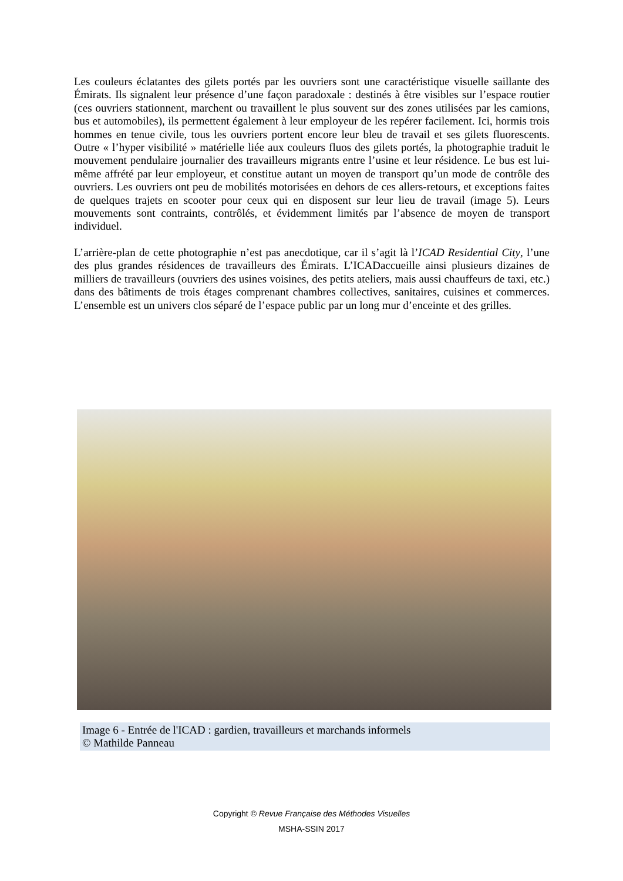Les couleurs éclatantes des gilets portés par les ouvriers sont une caractéristique visuelle saillante des Émirats. Ils signalent leur présence d’une façon paradoxale : destinés à être visibles sur l’espace routier (ces ouvriers stationnent, marchent ou travaillent le plus souvent sur des zones utilisées par les camions, bus et automobiles), ils permettent également à leur employeur de les repérer facilement. Ici, hormis trois hommes en tenue civile, tous les ouvriers portent encore leur bleu de travail et ses gilets fluorescents. Outre « l’hyper visibilité » matérielle liée aux couleurs fluos des gilets portés, la photographie traduit le mouvement pendulaire journalier des travailleurs migrants entre l’usine et leur résidence. Le bus est lui-même affrété par leur employeur, et constitue autant un moyen de transport qu’un mode de contrôle des ouvriers. Les ouvriers ont peu de mobilités motorisées en dehors de ces allers-retours, et exceptions faites de quelques trajets en scooter pour ceux qui en disposent sur leur lieu de travail (image 5). Leurs mouvements sont contraints, contrôlés, et évidemment limités par l’absence de moyen de transport individuel.
L’arrière-plan de cette photographie n’est pas anecdotique, car il s’agit là l’ICAD Residential City, l’une des plus grandes résidences de travailleurs des Émirats. L’ICADaccueille ainsi plusieurs dizaines de milliers de travailleurs (ouvriers des usines voisines, des petits ateliers, mais aussi chauffeurs de taxi, etc.) dans des bâtiments de trois étages comprenant chambres collectives, sanitaires, cuisines et commerces. L’ensemble est un univers clos séparé de l’espace public par un long mur d’enceinte et des grilles.
Image 6 - Entrée de l'ICAD : gardien, travailleurs et marchands informels
© Mathilde Panneau
Copyright © Revue Française des Méthodes Visuelles
MSHA-SSIN 2017